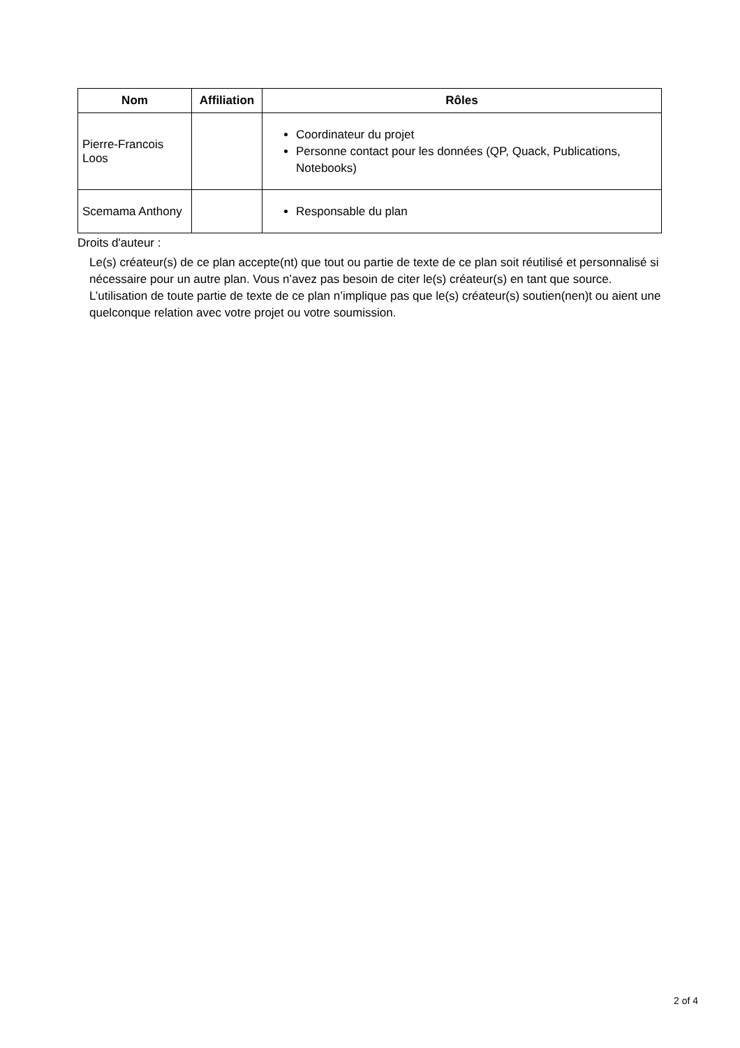| Nom | Affiliation | Rôles |
| --- | --- | --- |
| Pierre-Francois Loos | | Coordinateur du projet Personne contact pour les données (QP, Quack, Publications, Notebooks) |
| Scemama Anthony | | Responsable du plan |
Droits d'auteur :
Le(s) créateur(s) de ce plan accepte(nt) que tout ou partie de texte de ce plan soit réutilisé et personnalisé si nécessaire pour un autre plan. Vous n’avez pas besoin de citer le(s) créateur(s) en tant que source. L’utilisation de toute partie de texte de ce plan n’implique pas que le(s) créateur(s) soutien(nen)t ou aient une quelconque relation avec votre projet ou votre soumission.
2 of 4